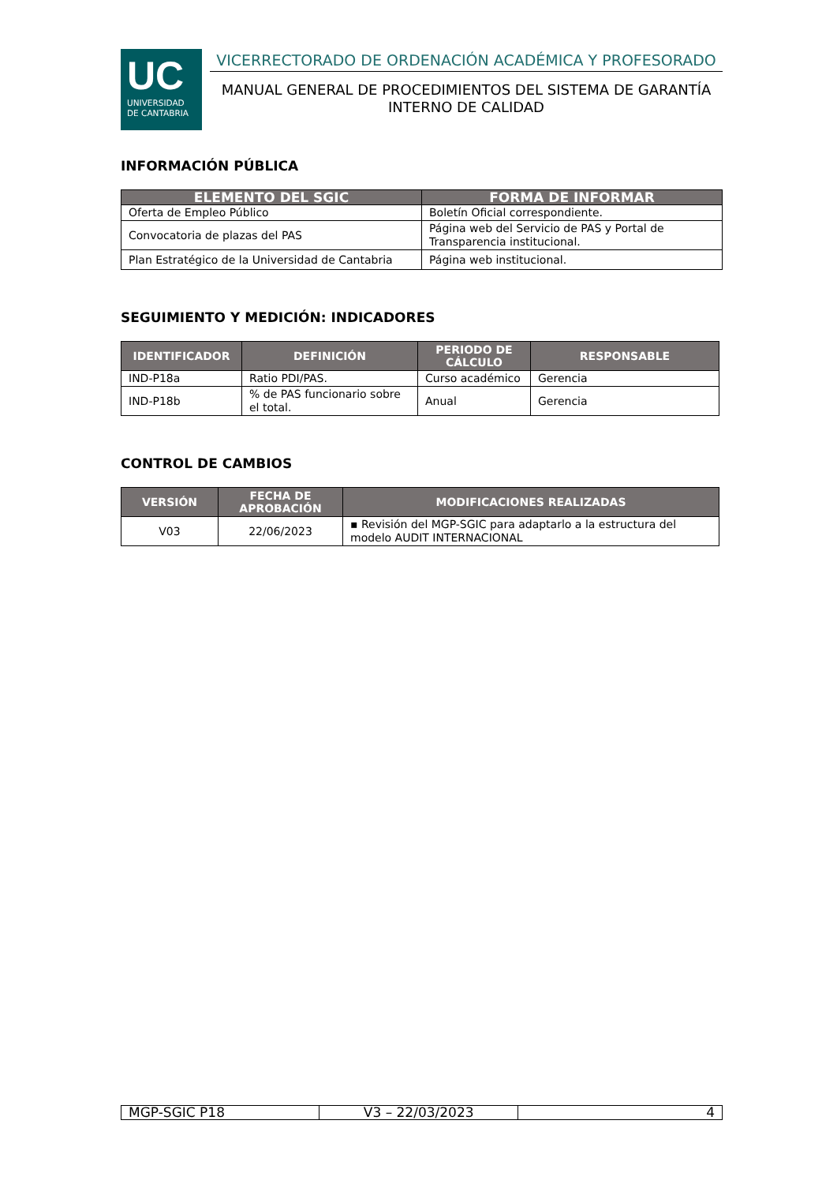UC
UNIVERSIDAD
DE CANTABRIA
VICERRECTORADO DE ORDENACIÓN ACADÉMICA Y PROFESORADO
MANUAL GENERAL DE PROCEDIMIENTOS DEL SISTEMA DE GARANTÍA INTERNO DE CALIDAD
INFORMACIÓN PÚBLICA
| ELEMENTO DEL SGIC | FORMA DE INFORMAR |
| --- | --- |
| Oferta de Empleo Público | Boletín Oficial correspondiente. |
| Convocatoria de plazas del PAS | Página web del Servicio de PAS y Portal de Transparencia institucional. |
| Plan Estratégico de la Universidad de Cantabria | Página web institucional. |
SEGUIMIENTO Y MEDICIÓN: INDICADORES
| IDENTIFICADOR | DEFINICIÓN | PERIODO DE CÁLCULO | RESPONSABLE |
| --- | --- | --- | --- |
| IND-P18a | Ratio PDI/PAS. | Curso académico | Gerencia |
| IND-P18b | % de PAS funcionario sobre el total. | Anual | Gerencia |
CONTROL DE CAMBIOS
| VERSIÓN | FECHA DE APROBACIÓN | MODIFICACIONES REALIZADAS |
| --- | --- | --- |
| V03 | 22/06/2023 | ▪ Revisión del MGP-SGIC para adaptarlo a la estructura del modelo AUDIT INTERNACIONAL |
| MGP-SGIC P18 | V3 – 22/03/2023 | 4 |